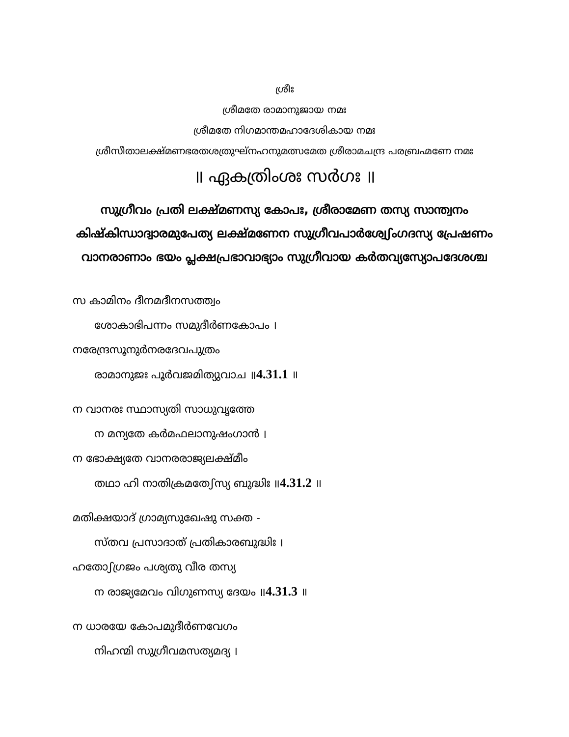ശ്രീഃ
ശ്രീമതേ രാമാനുജായ നമഃ
ശ്രീമതേ നിഗമാന്തമഹാദേശികായ നമഃ
ശ്രീസീതാലക്ഷ്മണഭരതശത്രുഘ്നഹനുമത്സമേത ശ്രീരാമചന്ദ്ര പരബ്രഹ്മണേ നമഃ
॥ ഏകത്രിംശഃ സർഗഃ ॥
സുഗ്രീവം പ്രതി ലക്ഷ്മണസ്യ കോപഃ, ശ്രീരാമേണ തസ്യ സാന്ത്വനം കിഷ്കിന്ധാദ്വാരമുപേത്യ ലക്ഷ്മണേന സുഗ്രീവപാർശ്വേഽംഗദസ്യ പ്രേഷണം വാനരാണാം ഭയം പ്ലക്ഷപ്രഭാവാഭ്യാം സുഗ്രീവായ കർതവ്യസ്യോപദേശശ്ച
സ കാമിനം ദീനമദീനസത്ത്വം
ശോകാഭിപന്നം സമുദീർണകോപം ।
നരേന്ദ്രസൂനുർനരദേവപുത്രം
രാമാനുജഃ പൂർവജമിത്യുവാച ॥4.31.1 ॥
ന വാനരഃ സ്ഥാസ്യതി സാധുവൃത്തേ
ന മന്യതേ കർമഫലാനുഷംഗാൻ ।
ന ഭോക്ഷ്യതേ വാനരരാജ്യലക്ഷ്മീം
തഥാ ഹി നാതിക്രമതേഽസ്യ ബുദ്ധിഃ ॥4.31.2 ॥
മതിക്ഷയാദ് ഗ്രാമ്യസുഖേഷു സക്ത -
സ്തവ പ്രസാദാത് പ്രതികാരബുദ്ധിഃ ।
ഹതോഽഗ്രജം പശ്യതു വീര തസ്യ
ന രാജ്യമേവം വിഗുണസ്യ ദേയം ॥4.31.3 ॥
ന ധാരയേ കോപമുദീർണവേഗം
നിഹന്മി സുഗ്രീവമസത്യമദ്യ ।